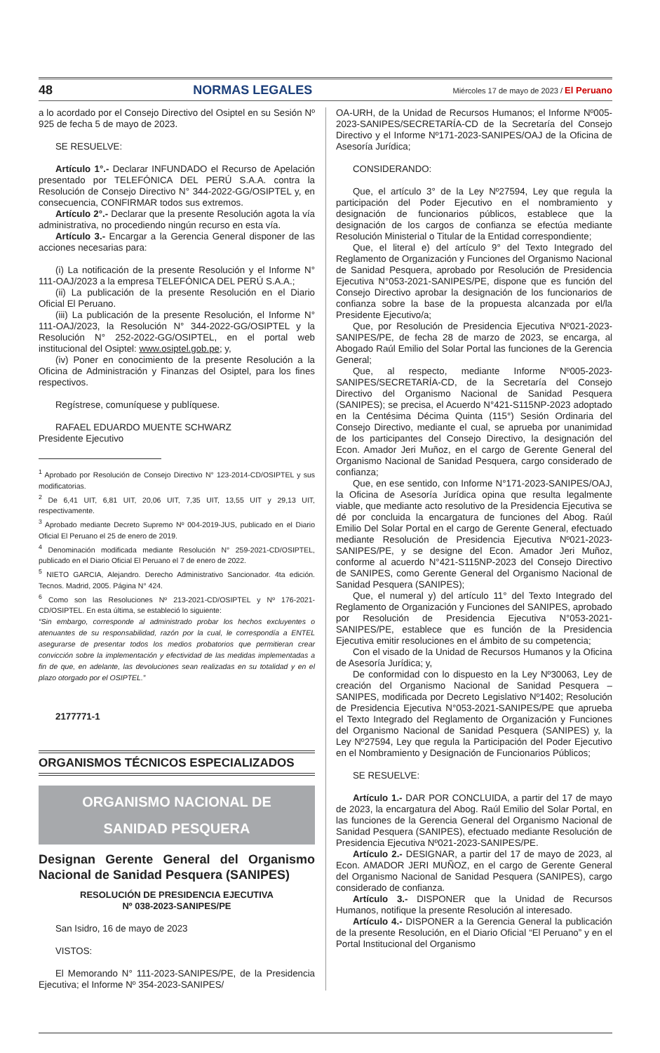48 NORMAS LEGALES Miércoles 17 de mayo de 2023 / El Peruano
a lo acordado por el Consejo Directivo del Osiptel en su Sesión Nº 925 de fecha 5 de mayo de 2023.
SE RESUELVE:
Artículo 1°.- Declarar INFUNDADO el Recurso de Apelación presentado por TELEFÓNICA DEL PERÚ S.A.A. contra la Resolución de Consejo Directivo N° 344-2022-GG/OSIPTEL y, en consecuencia, CONFIRMAR todos sus extremos.
Artículo 2°.- Declarar que la presente Resolución agota la vía administrativa, no procediendo ningún recurso en esta vía.
Artículo 3.- Encargar a la Gerencia General disponer de las acciones necesarias para:
(i) La notificación de la presente Resolución y el Informe N° 111-OAJ/2023 a la empresa TELEFÓNICA DEL PERÚ S.A.A.;
(ii) La publicación de la presente Resolución en el Diario Oficial El Peruano.
(iii) La publicación de la presente Resolución, el Informe N° 111-OAJ/2023, la Resolución N° 344-2022-GG/OSIPTEL y la Resolución N° 252-2022-GG/OSIPTEL, en el portal web institucional del Osiptel: www.osiptel.gob.pe; y,
(iv) Poner en conocimiento de la presente Resolución a la Oficina de Administración y Finanzas del Osiptel, para los fines respectivos.
Regístrese, comuníquese y publíquese.
RAFAEL EDUARDO MUENTE SCHWARZ
Presidente Ejecutivo
<sup>1</sup> Aprobado por Resolución de Consejo Directivo N° 123-2014-CD/OSIPTEL y sus modificatorias.
<sup>2</sup> De 6,41 UIT, 6,81 UIT, 20,06 UIT, 7,35 UIT, 13,55 UIT y 29,13 UIT, respectivamente.
<sup>3</sup> Aprobado mediante Decreto Supremo Nº 004-2019-JUS, publicado en el Diario Oficial El Peruano el 25 de enero de 2019.
<sup>4</sup> Denominación modificada mediante Resolución N° 259-2021-CD/OSIPTEL, publicado en el Diario Oficial El Peruano el 7 de enero de 2022.
<sup>5</sup> NIETO GARCIA, Alejandro. Derecho Administrativo Sancionador. 4ta edición. Tecnos. Madrid, 2005. Página N° 424.
<sup>6</sup> Como son las Resoluciones Nº 213-2021-CD/OSIPTEL y Nº 176-2021-CD/OSIPTEL. En esta última, se estableció lo siguiente:
“Sin embargo, corresponde al administrado probar los hechos excluyentes o atenuantes de su responsabilidad, razón por la cual, le correspondía a ENTEL asegurarse de presentar todos los medios probatorios que permitieran crear convicción sobre la implementación y efectividad de las medidas implementadas a fin de que, en adelante, las devoluciones sean realizadas en su totalidad y en el plazo otorgado por el OSIPTEL.”
2177771-1
ORGANISMOS TÉCNICOS ESPECIALIZADOS
ORGANISMO NACIONAL DE
SANIDAD PESQUERA
Designan Gerente General del Organismo Nacional de Sanidad Pesquera (SANIPES)
RESOLUCIÓN DE PRESIDENCIA EJECUTIVA
Nº 038-2023-SANIPES/PE
San Isidro, 16 de mayo de 2023
VISTOS:
El Memorando N° 111-2023-SANIPES/PE, de la Presidencia Ejecutiva; el Informe Nº 354-2023-SANIPES/
OA-URH, de la Unidad de Recursos Humanos; el Informe Nº005-2023-SANIPES/SECRETARÍA-CD de la Secretaría del Consejo Directivo y el Informe Nº171-2023-SANIPES/OAJ de la Oficina de Asesoría Jurídica;
CONSIDERANDO:
Que, el artículo 3° de la Ley Nº27594, Ley que regula la participación del Poder Ejecutivo en el nombramiento y designación de funcionarios públicos, establece que la designación de los cargos de confianza se efectúa mediante Resolución Ministerial o Titular de la Entidad correspondiente;
Que, el literal e) del artículo 9° del Texto Integrado del Reglamento de Organización y Funciones del Organismo Nacional de Sanidad Pesquera, aprobado por Resolución de Presidencia Ejecutiva N°053-2021-SANIPES/PE, dispone que es función del Consejo Directivo aprobar la designación de los funcionarios de confianza sobre la base de la propuesta alcanzada por el/la Presidente Ejecutivo/a;
Que, por Resolución de Presidencia Ejecutiva Nº021-2023-SANIPES/PE, de fecha 28 de marzo de 2023, se encarga, al Abogado Raúl Emilio del Solar Portal las funciones de la Gerencia General;
Que, al respecto, mediante Informe Nº005-2023-SANIPES/SECRETARÍA-CD, de la Secretaría del Consejo Directivo del Organismo Nacional de Sanidad Pesquera (SANIPES); se precisa, el Acuerdo N°421-S115NP-2023 adoptado en la Centésima Décima Quinta (115°) Sesión Ordinaria del Consejo Directivo, mediante el cual, se aprueba por unanimidad de los participantes del Consejo Directivo, la designación del Econ. Amador Jeri Muñoz, en el cargo de Gerente General del Organismo Nacional de Sanidad Pesquera, cargo considerado de confianza;
Que, en ese sentido, con Informe N°171-2023-SANIPES/OAJ, la Oficina de Asesoría Jurídica opina que resulta legalmente viable, que mediante acto resolutivo de la Presidencia Ejecutiva se dé por concluida la encargatura de funciones del Abog. Raúl Emilio Del Solar Portal en el cargo de Gerente General, efectuado mediante Resolución de Presidencia Ejecutiva Nº021-2023-SANIPES/PE, y se designe del Econ. Amador Jeri Muñoz, conforme al acuerdo N°421-S115NP-2023 del Consejo Directivo de SANIPES, como Gerente General del Organismo Nacional de Sanidad Pesquera (SANIPES);
Que, el numeral y) del artículo 11° del Texto Integrado del Reglamento de Organización y Funciones del SANIPES, aprobado por Resolución de Presidencia Ejecutiva N°053-2021-SANIPES/PE, establece que es función de la Presidencia Ejecutiva emitir resoluciones en el ámbito de su competencia;
Con el visado de la Unidad de Recursos Humanos y la Oficina de Asesoría Jurídica; y,
De conformidad con lo dispuesto en la Ley Nº30063, Ley de creación del Organismo Nacional de Sanidad Pesquera – SANIPES, modificada por Decreto Legislativo Nº1402; Resolución de Presidencia Ejecutiva N°053-2021-SANIPES/PE que aprueba el Texto Integrado del Reglamento de Organización y Funciones del Organismo Nacional de Sanidad Pesquera (SANIPES) y, la Ley Nº27594, Ley que regula la Participación del Poder Ejecutivo en el Nombramiento y Designación de Funcionarios Públicos;
SE RESUELVE:
Artículo 1.- DAR POR CONCLUIDA, a partir del 17 de mayo de 2023, la encargatura del Abog. Raúl Emilio del Solar Portal, en las funciones de la Gerencia General del Organismo Nacional de Sanidad Pesquera (SANIPES), efectuado mediante Resolución de Presidencia Ejecutiva Nº021-2023-SANIPES/PE.
Artículo 2.- DESIGNAR, a partir del 17 de mayo de 2023, al Econ. AMADOR JERI MUÑOZ, en el cargo de Gerente General del Organismo Nacional de Sanidad Pesquera (SANIPES), cargo considerado de confianza.
Artículo 3.- DISPONER que la Unidad de Recursos Humanos, notifique la presente Resolución al interesado.
Artículo 4.- DISPONER a la Gerencia General la publicación de la presente Resolución, en el Diario Oficial “El Peruano” y en el Portal Institucional del Organismo